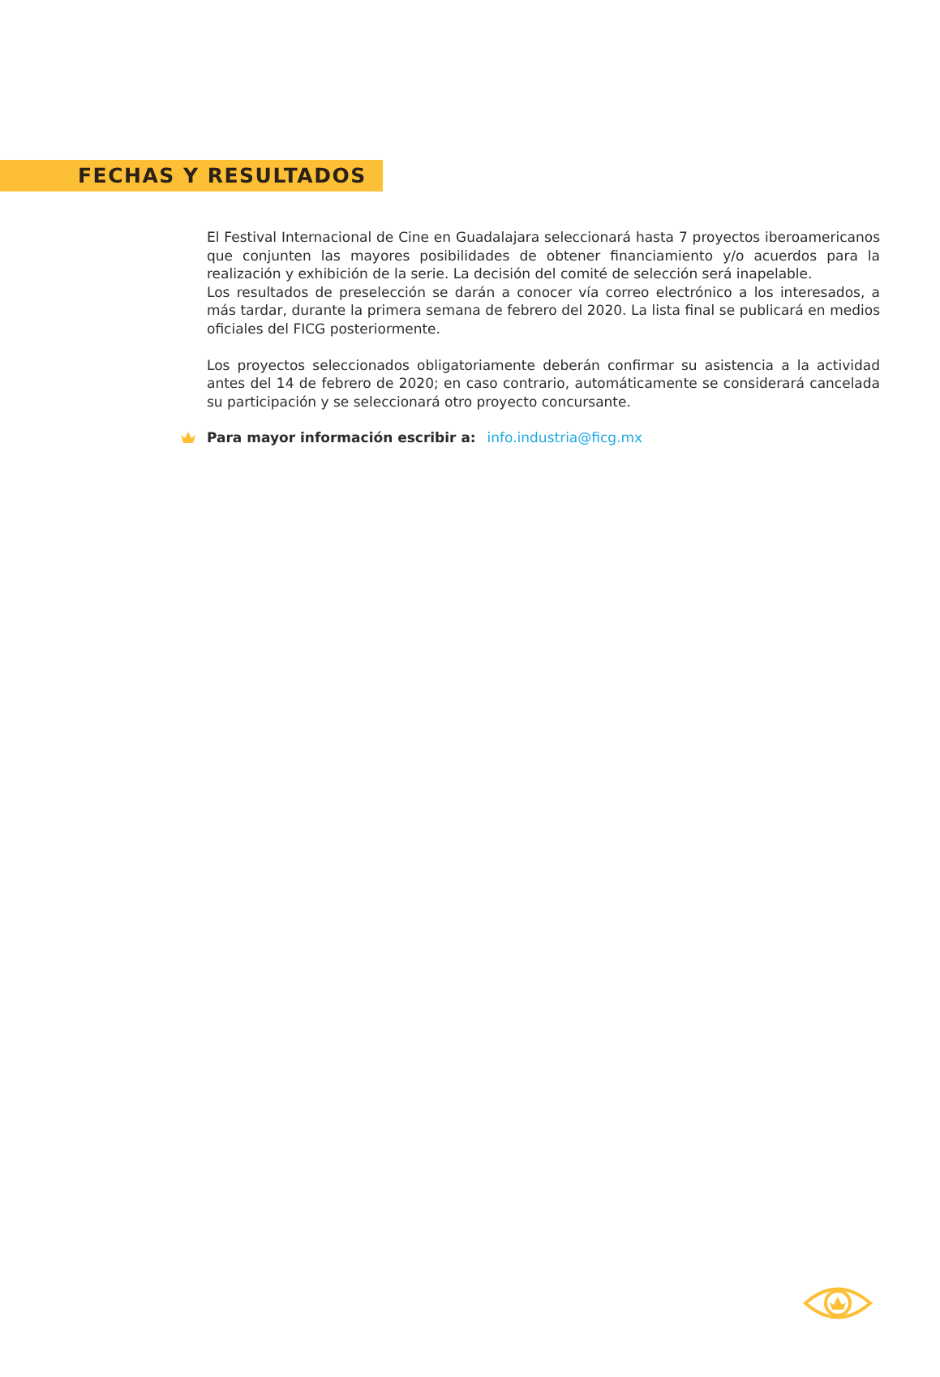FECHAS Y RESULTADOS
El Festival Internacional de Cine en Guadalajara seleccionará hasta 7 proyectos iberoamericanos que conjunten las mayores posibilidades de obtener financiamiento y/o acuerdos para la realización y exhibición de la serie. La decisión del comité de selección será inapelable.
Los resultados de preselección se darán a conocer vía correo electrónico a los interesados, a más tardar, durante la primera semana de febrero del 2020. La lista final se publicará en medios oficiales del FICG posteriormente.
Los proyectos seleccionados obligatoriamente deberán confirmar su asistencia a la actividad antes del 14 de febrero de 2020; en caso contrario, automáticamente se considerará cancelada su participación y se seleccionará otro proyecto concursante.
Para mayor información escribir a: info.industria@ficg.mx